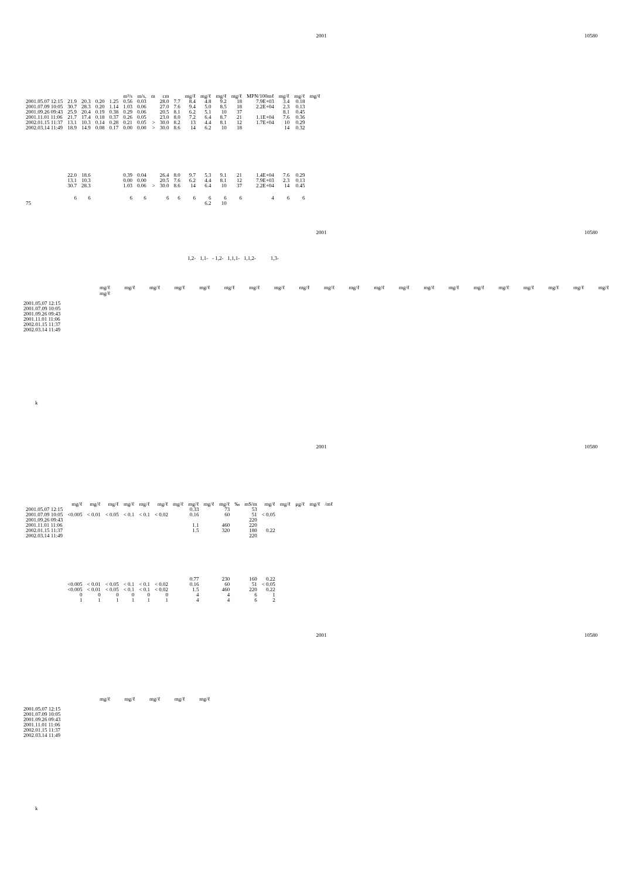2001 10580
| | | | | | m³/s | m/s, | m | cm | | mg/ℓ | mg/ℓ | mg/ℓ | mg/ℓ | MPN/100mℓ | mg/ℓ | mg/ℓ | mg/ℓ |
| --- | --- | --- | --- | --- | --- | --- | --- | --- | --- | --- | --- | --- | --- | --- | --- | --- | --- |
| 2001.05.07 12:15 | 21.9 | 20.3 | 0.20 | 1.25 | 0.56 | 0.03 | | 28.0 | 7.7 | 8.4 | 4.8 | 9.2 | 18 | 7.9E+03 | 3.4 | 0.18 | |
| 2001.07.09 10:05 | 30.7 | 28.3 | 0.20 | 1.14 | 1.03 | 0.06 | | 27.0 | 7.6 | 9.4 | 5.0 | 8.5 | 18 | 2.2E+04 | 2.3 | 0.13 | |
| 2001.09.26 09:43 | 25.9 | 20.4 | 0.19 | 0.38 | 0.29 | 0.06 | | 20.5 | 8.1 | 6.2 | 5.1 | 10 | 37 | | 8.1 | 0.45 | |
| 2001.11.01 11:06 | 21.7 | 17.4 | 0.18 | 0.37 | 0.26 | 0.05 | | 23.0 | 8.0 | 7.2 | 6.4 | 8.7 | 21 | 1.1E+04 | 7.6 | 0.36 | |
| 2002.01.15 11:37 | 13.1 | 10.3 | 0.14 | 0.28 | 0.21 | 0.05 | > | 30.0 | 8.2 | 13 | 4.4 | 8.1 | 12 | 1.7E+04 | 10 | 0.29 | |
| 2002.03.14 11:49 | 18.9 | 14.9 | 0.08 | 0.17 | 0.00 | 0.00 | > | 30.0 | 8.6 | 14 | 6.2 | 10 | 18 | | 14 | 0.32 | |
| | 22.0 | 18.6 | | | 0.39 | 0.04 | | 26.4 | 8.0 | 9.7 | 5.3 | 9.1 | 21 | 1.4E+04 | 7.6 | 0.29 | |
| | 13.1 | 10.3 | | | 0.00 | 0.00 | | 20.5 | 7.6 | 6.2 | 4.4 | 8.1 | 12 | 7.9E+03 | 2.3 | 0.13 | |
| | 30.7 | 28.3 | | | 1.03 | 0.06 | > | 30.0 | 8.6 | 14 | 6.4 | 10 | 37 | 2.2E+04 | 14 | 0.45 | |
| | 6 | 6 | | | 6 | 6 | | 6 | 6 | 6 | 6 | 6 | 6 | 4 | 6 | 6 | |
| 75 | | | | | | | | | | | 6.2 | 10 | | | | | |
2001 10580
1,2- 1,1- - 1,2- 1,1,1- 1,1,2- 1,3-
mg/ℓ mg/ℓ mg/ℓ mg/ℓ mg/ℓ mg/ℓ mg/ℓ mg/ℓ mg/ℓ mg/ℓ mg/ℓ mg/ℓ mg/ℓ mg/ℓ mg/ℓ mg/ℓ mg/ℓ mg/ℓ mg/ℓ mg/ℓ mg/ℓ mg/ℓ
2001.05.07 12:15
2001.07.09 10:05
2001.09.26 09:43
2001.11.01 11:06
2002.01.15 11:37
2002.03.14 11:49
k
2001 10580
| | mg/ℓ | mg/ℓ | mg/ℓ | mg/ℓ | mg/ℓ | mg/ℓ | mg/ℓ | mg/ℓ | mg/ℓ | mg/ℓ | ‰ | mS/m | mg/ℓ | mg/ℓ | μg/ℓ | mg/ℓ | /mℓ |
| --- | --- | --- | --- | --- | --- | --- | --- | --- | --- | --- | --- | --- | --- | --- | --- | --- | --- |
| 2001.05.07 12:15 | | | | | | | | 0.33 | | 73 | | 53 | | | | | |
| 2001.07.09 10:05 | <0.005 | < 0.01 | < 0.05 | < 0.1 | < 0.1 | < 0.02 | | 0.16 | | 60 | | 51 | < 0.05 | | | | |
| 2001.09.26 09:43 | | | | | | | | | | | | 220 | | | | | |
| 2001.11.01 11:06 | | | | | | | | 1.1 | | 460 | | 220 | | | | | |
| 2002.01.15 11:37 | | | | | | | | 1.5 | | 320 | | 180 | 0.22 | | | | |
| 2002.03.14 11:49 | | | | | | | | | | | | 220 | | | | | |
| | | | | | | | | 0.77 | | 230 | | 160 | 0.22 | | | | |
| | <0.005 | < 0.01 | < 0.05 | < 0.1 | < 0.1 | < 0.02 | | 0.16 | | 60 | | 51 | < 0.05 | | | | |
| | <0.005 | < 0.01 | < 0.05 | < 0.1 | < 0.1 | < 0.02 | | 1.5 | | 460 | | 220 | 0.22 | | | | |
| | 0 | 0 | 0 | 0 | 0 | 0 | | 4 | | 4 | | 6 | 1 | | | | |
| | 1 | 1 | 1 | 1 | 1 | 1 | | 4 | | 4 | | 6 | 2 | | | | |
2001 10580
mg/ℓ mg/ℓ mg/ℓ mg/ℓ mg/ℓ
2001.05.07 12:15
2001.07.09 10:05
2001.09.26 09:43
2001.11.01 11:06
2002.01.15 11:37
2002.03.14 11:49
k